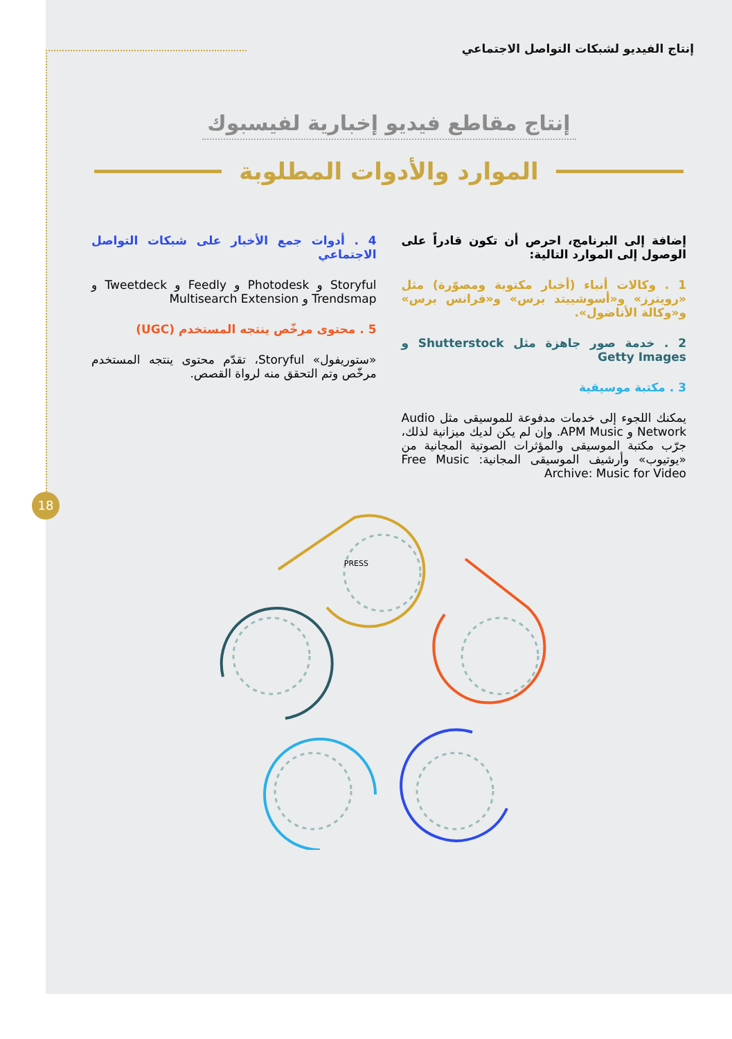18
إنتاج الفيديو لشبكات التواصل الاجتماعي
إنتاج مقاطع فيديو إخبارية لفيسبوك
الموارد والأدوات المطلوبة
إضافة إلى البرنامج، احرص أن تكون قادراً على الوصول إلى الموارد التالية:
1 . وكالات أنباء (أخبار مكتوبة ومصوّرة) مثل «رويترز» و«أسوشييتد برس» و«فرانس برس» و«وكالة الأناضول».
2 . خدمة صور جاهزة مثل Shutterstock و Getty Images
3 . مكتبة موسيقية
يمكنك اللجوء إلى خدمات مدفوعة للموسيقى مثل Audio Network و APM Music. وإن لم يكن لديك ميزانية لذلك، جرّب مكتبة الموسيقى والمؤثرات الصوتية المجانية من «يوتيوب» وأرشيف الموسيقى المجانية: Free Music Archive: Music for Video
4 . أدوات جمع الأخبار على شبكات التواصل الاجتماعي
Storyful و Photodesk و Feedly و Tweetdeck و Trendsmap و Multisearch Extension
5 . محتوى مرخّص ينتجه المستخدم (UGC)
«ستوريفول» Storyful، تقدّم محتوى ينتجه المستخدم مرخّص وتم التحقق منه لرواة القصص.
PRESS